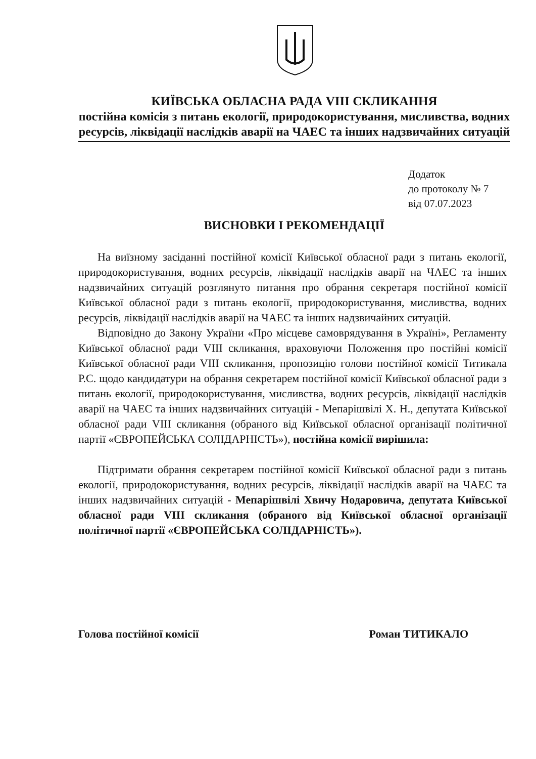КИЇВСЬКА ОБЛАСНА РАДА VIII СКЛИКАННЯ
постійна комісія з питань екології, природокористування, мисливства, водних ресурсів, ліквідації наслідків аварії на ЧАЕС та інших надзвичайних ситуацій
Додаток
до протоколу № 7
від 07.07.2023
ВИСНОВКИ І РЕКОМЕНДАЦІЇ
На виїзному засіданні постійної комісії Київської обласної ради з питань екології, природокористування, водних ресурсів, ліквідації наслідків аварії на ЧАЕС та інших надзвичайних ситуацій розглянуто питання про обрання секретаря постійної комісії Київської обласної ради з питань екології, природокористування, мисливства, водних ресурсів, ліквідації наслідків аварії на ЧАЕС та інших надзвичайних ситуацій.
Відповідно до Закону України «Про місцеве самоврядування в Україні», Регламенту Київської обласної ради VIII скликання, враховуючи Положення про постійні комісії Київської обласної ради VIII скликання, пропозицію голови постійної комісії Титикала Р.С. щодо кандидатури на обрання секретарем постійної комісії Київської обласної ради з питань екології, природокористування, мисливства, водних ресурсів, ліквідації наслідків аварії на ЧАЕС та інших надзвичайних ситуацій - Мепарішвілі Х. Н., депутата Київської обласної ради VIII скликання (обраного від Київської обласної організації політичної партії «ЄВРОПЕЙСЬКА СОЛІДАРНІСТЬ»), постійна комісії вирішила:
Підтримати обрання секретарем постійної комісії Київської обласної ради з питань екології, природокористування, водних ресурсів, ліквідації наслідків аварії на ЧАЕС та інших надзвичайних ситуацій - Мепарішвілі Хвичу Нодаровича, депутата Київської обласної ради VIII скликання (обраного від Київської обласної організації політичної партії «ЄВРОПЕЙСЬКА СОЛІДАРНІСТЬ»).
Голова постійної комісії Роман ТИТИКАЛО